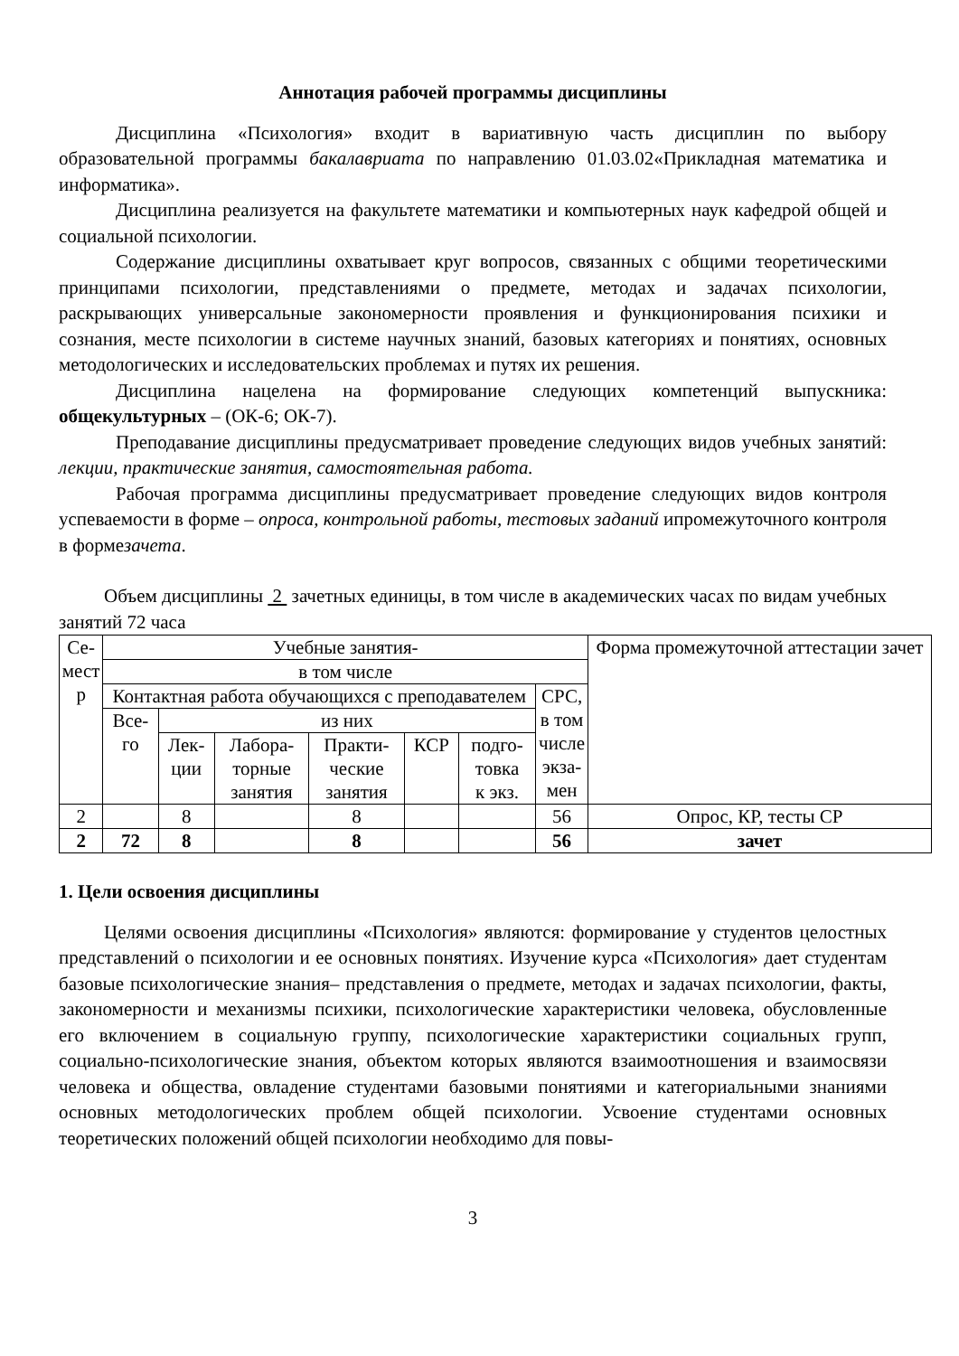Аннотация рабочей программы дисциплины
Дисциплина «Психология» входит в вариативную часть дисциплин по выбору образовательной программы бакалавриата по направлению 01.03.02«Прикладная математика и информатика».
Дисциплина реализуется на факультете математики и компьютерных наук кафедрой общей и социальной психологии.
Содержание дисциплины охватывает круг вопросов, связанных с общими теоретическими принципами психологии, представлениями о предмете, методах и задачах психологии, раскрывающих универсальные закономерности проявления и функционирования психики и сознания, месте психологии в системе научных знаний, базовых категориях и понятиях, основных методологических и исследовательских проблемах и путях их решения.
Дисциплина нацелена на формирование следующих компетенций выпускника: общекультурных – (ОК-6; ОК-7).
Преподавание дисциплины предусматривает проведение следующих видов учебных занятий: лекции, практические занятия, самостоятельная работа.
Рабочая программа дисциплины предусматривает проведение следующих видов контроля успеваемости в форме – опроса, контрольной работы, тестовых заданий ипромежуточного контроля в формезачета.
Объем дисциплины 2 зачетных единицы, в том числе в академических часах по видам учебных занятий 72 часа
| Се- мест р | Учебные занятия- | | | | | | | Форма промежуточной аттестации зачет |
| --- | --- | --- | --- | --- | --- | --- | --- | --- |
| | в том числе | | | | | | | |
| | Контактная работа обучающихся с преподавателем | | | | | | СРС, в том числе экза- мен | |
| | Все- го | из них | | | | | | |
| | | Лек- ции | Лабора- торные занятия | Практи- ческие занятия | КСР | подго- товка к экз. | | |
| 2 | | 8 | | 8 | | | 56 | Опрос, КР, тесты СР |
| 2 | 72 | 8 | | 8 | | | 56 | зачет |
1. Цели освоения дисциплины
Целями освоения дисциплины «Психология» являются: формирование у студентов целостных представлений о психологии и ее основных понятиях. Изучение курса «Психология» дает студентам базовые психологические знания– представления о предмете, методах и задачах психологии, факты, закономерности и механизмы психики, психологические характеристики человека, обусловленные его включением в социальную группу, психологические характеристики социальных групп, социально-психологические знания, объектом которых являются взаимоотношения и взаимосвязи человека и общества, овладение студентами базовыми понятиями и категориальными знаниями основных методологических проблем общей психологии. Усвоение студентами основных теоретических положений общей психологии необходимо для повы-
3